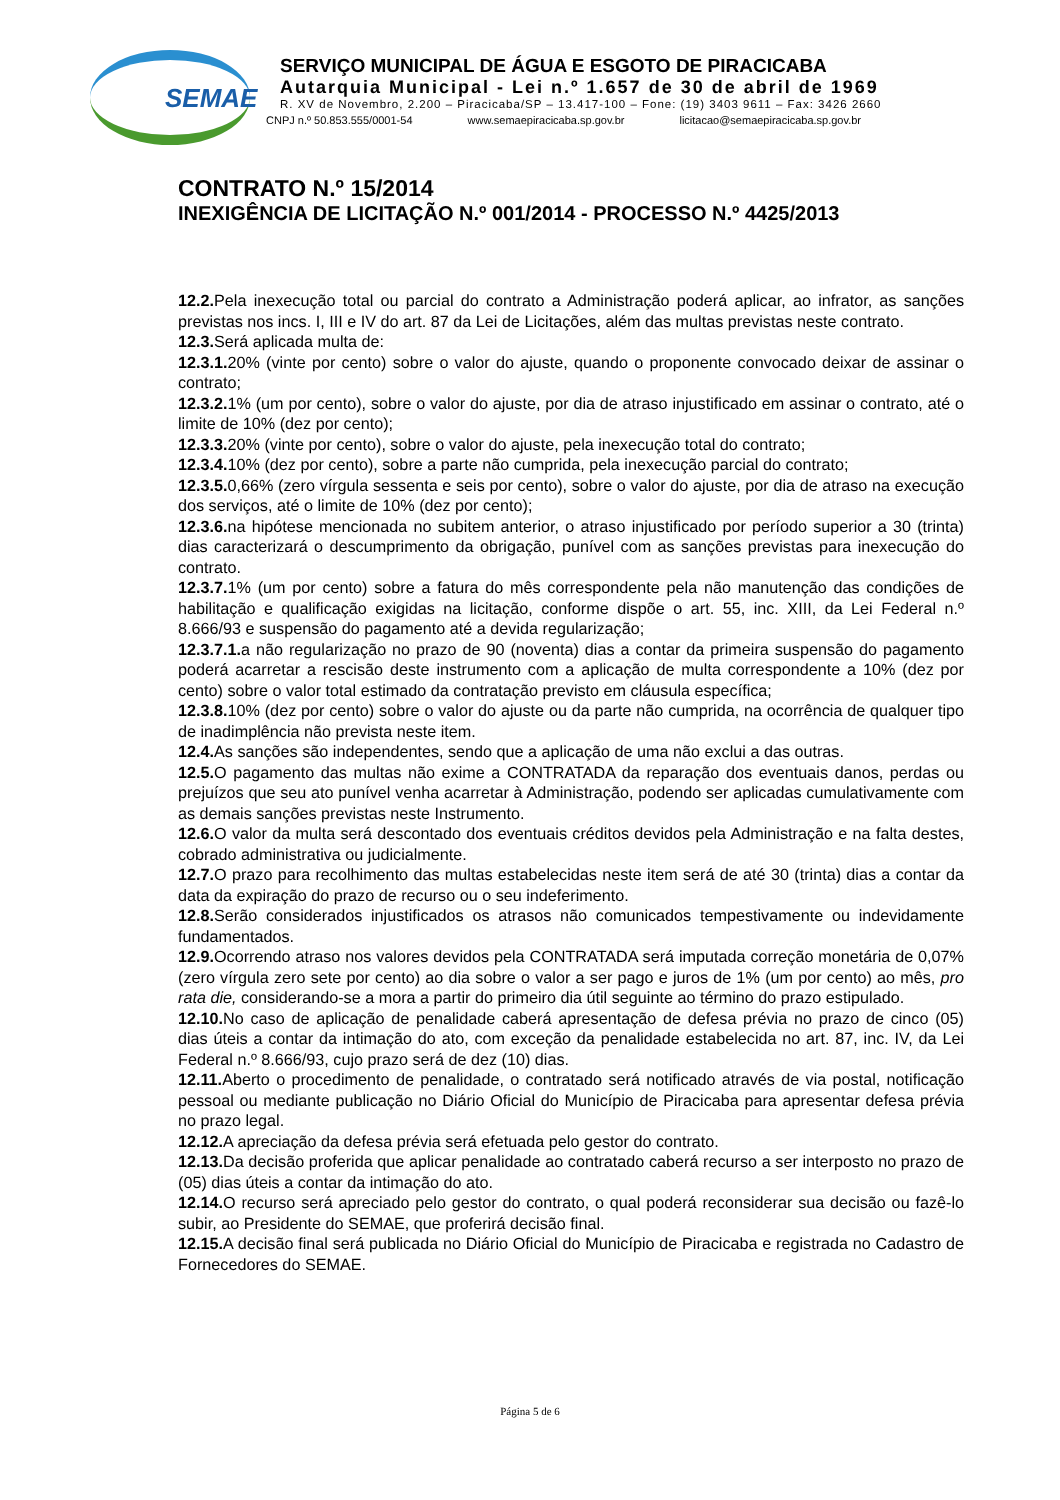SEMAE
SERVIÇO MUNICIPAL DE ÁGUA E ESGOTO DE PIRACICABA
Autarquia Municipal - Lei n.º 1.657 de 30 de abril de 1969
R. XV de Novembro, 2.200 – Piracicaba/SP – 13.417-100 – Fone: (19) 3403 9611 – Fax: 3426 2660
CNPJ n.º 50.853.555/0001-54 www.semaepiracicaba.sp.gov.br licitacao@semaepiracicaba.sp.gov.br
CONTRATO N.º 15/2014
INEXIGÊNCIA DE LICITAÇÃO N.º 001/2014 - PROCESSO N.º 4425/2013
12.2. Pela inexecução total ou parcial do contrato a Administração poderá aplicar, ao infrator, as sanções previstas nos incs. I, III e IV do art. 87 da Lei de Licitações, além das multas previstas neste contrato.
12.3. Será aplicada multa de:
12.3.1. 20% (vinte por cento) sobre o valor do ajuste, quando o proponente convocado deixar de assinar o contrato;
12.3.2. 1% (um por cento), sobre o valor do ajuste, por dia de atraso injustificado em assinar o contrato, até o limite de 10% (dez por cento);
12.3.3. 20% (vinte por cento), sobre o valor do ajuste, pela inexecução total do contrato;
12.3.4. 10% (dez por cento), sobre a parte não cumprida, pela inexecução parcial do contrato;
12.3.5. 0,66% (zero vírgula sessenta e seis por cento), sobre o valor do ajuste, por dia de atraso na execução dos serviços, até o limite de 10% (dez por cento);
12.3.6. na hipótese mencionada no subitem anterior, o atraso injustificado por período superior a 30 (trinta) dias caracterizará o descumprimento da obrigação, punível com as sanções previstas para inexecução do contrato.
12.3.7. 1% (um por cento) sobre a fatura do mês correspondente pela não manutenção das condições de habilitação e qualificação exigidas na licitação, conforme dispõe o art. 55, inc. XIII, da Lei Federal n.º 8.666/93 e suspensão do pagamento até a devida regularização;
12.3.7.1. a não regularização no prazo de 90 (noventa) dias a contar da primeira suspensão do pagamento poderá acarretar a rescisão deste instrumento com a aplicação de multa correspondente a 10% (dez por cento) sobre o valor total estimado da contratação previsto em cláusula específica;
12.3.8. 10% (dez por cento) sobre o valor do ajuste ou da parte não cumprida, na ocorrência de qualquer tipo de inadimplência não prevista neste item.
12.4. As sanções são independentes, sendo que a aplicação de uma não exclui a das outras.
12.5. O pagamento das multas não exime a CONTRATADA da reparação dos eventuais danos, perdas ou prejuízos que seu ato punível venha acarretar à Administração, podendo ser aplicadas cumulativamente com as demais sanções previstas neste Instrumento.
12.6. O valor da multa será descontado dos eventuais créditos devidos pela Administração e na falta destes, cobrado administrativa ou judicialmente.
12.7. O prazo para recolhimento das multas estabelecidas neste item será de até 30 (trinta) dias a contar da data da expiração do prazo de recurso ou o seu indeferimento.
12.8. Serão considerados injustificados os atrasos não comunicados tempestivamente ou indevidamente fundamentados.
12.9. Ocorrendo atraso nos valores devidos pela CONTRATADA será imputada correção monetária de 0,07% (zero vírgula zero sete por cento) ao dia sobre o valor a ser pago e juros de 1% (um por cento) ao mês, pro rata die, considerando-se a mora a partir do primeiro dia útil seguinte ao término do prazo estipulado.
12.10. No caso de aplicação de penalidade caberá apresentação de defesa prévia no prazo de cinco (05) dias úteis a contar da intimação do ato, com exceção da penalidade estabelecida no art. 87, inc. IV, da Lei Federal n.º 8.666/93, cujo prazo será de dez (10) dias.
12.11. Aberto o procedimento de penalidade, o contratado será notificado através de via postal, notificação pessoal ou mediante publicação no Diário Oficial do Município de Piracicaba para apresentar defesa prévia no prazo legal.
12.12. A apreciação da defesa prévia será efetuada pelo gestor do contrato.
12.13. Da decisão proferida que aplicar penalidade ao contratado caberá recurso a ser interposto no prazo de (05) dias úteis a contar da intimação do ato.
12.14. O recurso será apreciado pelo gestor do contrato, o qual poderá reconsiderar sua decisão ou fazê-lo subir, ao Presidente do SEMAE, que proferirá decisão final.
12.15. A decisão final será publicada no Diário Oficial do Município de Piracicaba e registrada no Cadastro de Fornecedores do SEMAE.
Página 5 de 6